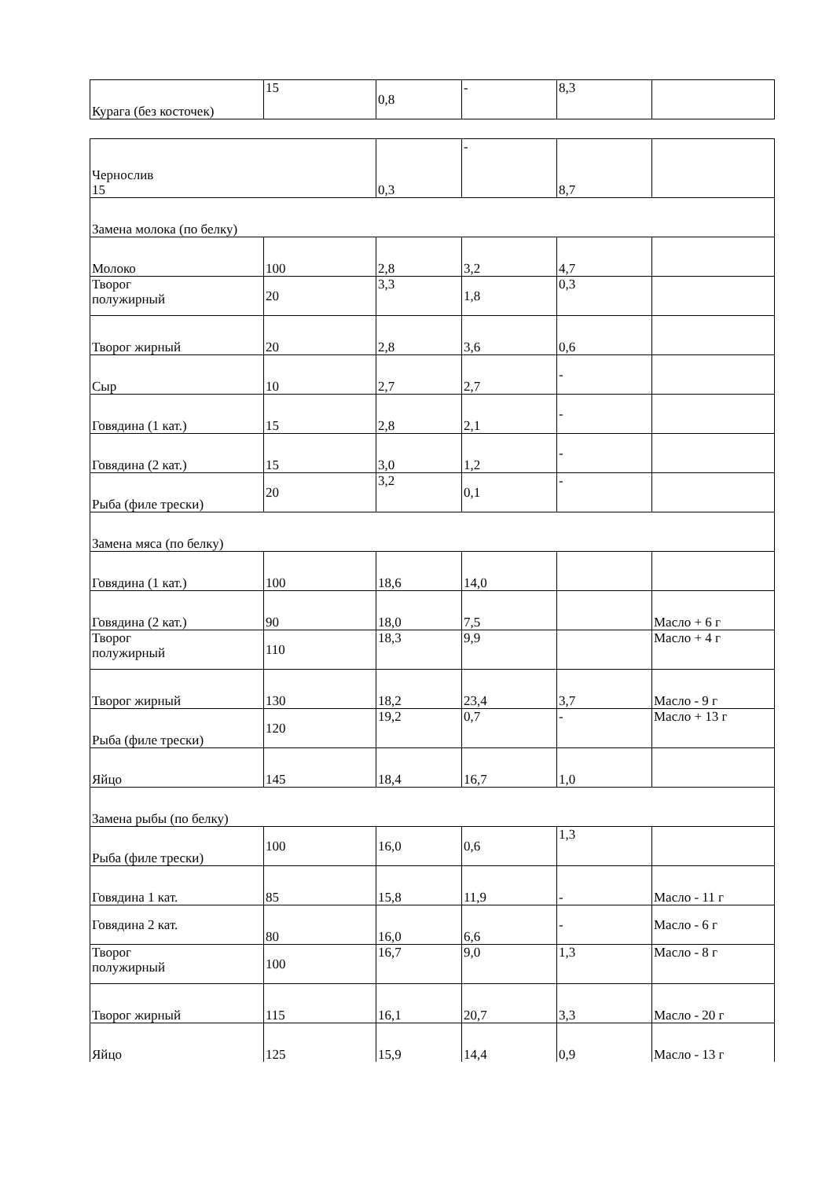| Курага (без косточек) | 15 | 0,8 | - | 8,3 | |
| Чернослив 15 | | 0,3 | - | 8,7 | |
| Замена молока (по белку) | | | | | |
| Молоко | 100 | 2,8 | 3,2 | 4,7 | |
| Творог полужирный | 20 | 3,3 | 1,8 | 0,3 | |
| Творог жирный | 20 | 2,8 | 3,6 | 0,6 | |
| Сыр | 10 | 2,7 | 2,7 | - | |
| Говядина (1 кат.) | 15 | 2,8 | 2,1 | - | |
| Говядина (2 кат.) | 15 | 3,0 | 1,2 | - | |
| Рыба (филе трески) | 20 | 3,2 | 0,1 | - | |
| Замена мяса (по белку) | | | | | |
| Говядина (1 кат.) | 100 | 18,6 | 14,0 | | |
| Говядина (2 кат.) | 90 | 18,0 | 7,5 | | Масло + 6 г |
| Творог полужирный | 110 | 18,3 | 9,9 | | Масло + 4 г |
| Творог жирный | 130 | 18,2 | 23,4 | 3,7 | Масло - 9 г |
| Рыба (филе трески) | 120 | 19,2 | 0,7 | - | Масло + 13 г |
| Яйцо | 145 | 18,4 | 16,7 | 1,0 | |
| Замена рыбы (по белку) | | | | | |
| Рыба (филе трески) | 100 | 16,0 | 0,6 | 1,3 | |
| Говядина 1 кат. | 85 | 15,8 | 11,9 | - | Масло - 11 г |
| Говядина 2 кат. | 80 | 16,0 | 6,6 | - | Масло - 6 г |
| Творог полужирный | 100 | 16,7 | 9,0 | 1,3 | Масло - 8 г |
| Творог жирный | 115 | 16,1 | 20,7 | 3,3 | Масло - 20 г |
| Яйцо | 125 | 15,9 | 14,4 | 0,9 | Масло - 13 г |